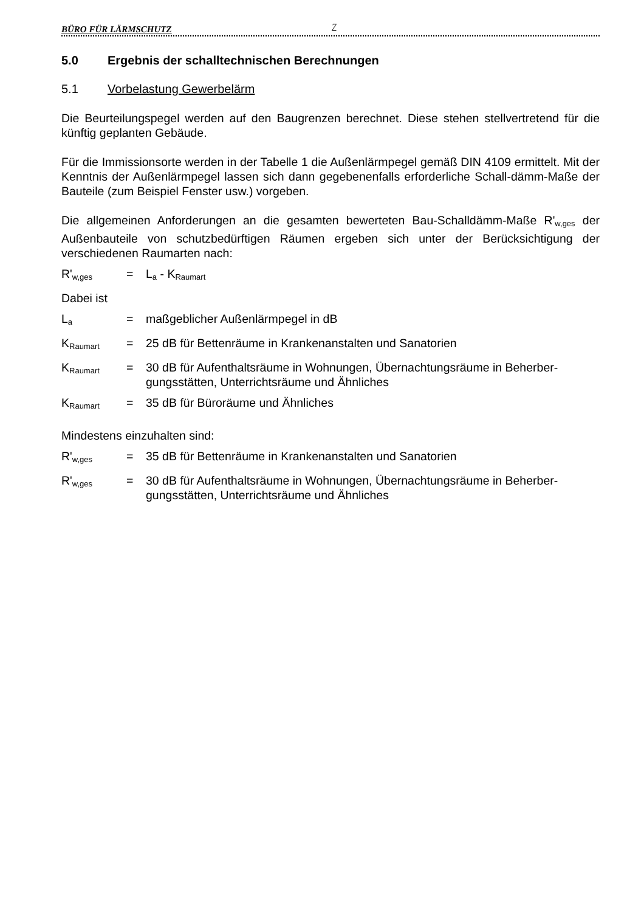BÜRO FÜR LÄRMSCHUTZ 7
5.0 Ergebnis der schalltechnischen Berechnungen
5.1 Vorbelastung Gewerbelärm
Die Beurteilungspegel werden auf den Baugrenzen berechnet. Diese stehen stellvertretend für die künftig geplanten Gebäude.
Für die Immissionsorte werden in der Tabelle 1 die Außenlärmpegel gemäß DIN 4109 ermittelt. Mit der Kenntnis der Außenlärmpegel lassen sich dann gegebenenfalls erforderliche Schall-dämm-Maße der Bauteile (zum Beispiel Fenster usw.) vorgeben.
Die allgemeinen Anforderungen an die gesamten bewerteten Bau-Schalldämm-Maße R'<sub>w,ges</sub> der Außenbauteile von schutzbedürftigen Räumen ergeben sich unter der Berücksichtigung der verschiedenen Raumarten nach:
R'<sub>w,ges</sub> = L<sub>a</sub> - K<sub>Raumart</sub>
Dabei ist
L<sub>a</sub> = maßgeblicher Außenlärmpegel in dB
K<sub>Raumart</sub> = 25 dB für Bettenräume in Krankenanstalten und Sanatorien
K<sub>Raumart</sub> = 30 dB für Aufenthaltsräume in Wohnungen, Übernachtungsräume in Beherber-gungsstätten, Unterrichtsräume und Ähnliches
K<sub>Raumart</sub> = 35 dB für Büroräume und Ähnliches
Mindestens einzuhalten sind:
R'<sub>w,ges</sub> = 35 dB für Bettenräume in Krankenanstalten und Sanatorien
R'<sub>w,ges</sub> = 30 dB für Aufenthaltsräume in Wohnungen, Übernachtungsräume in Beherber-gungsstätten, Unterrichtsräume und Ähnliches